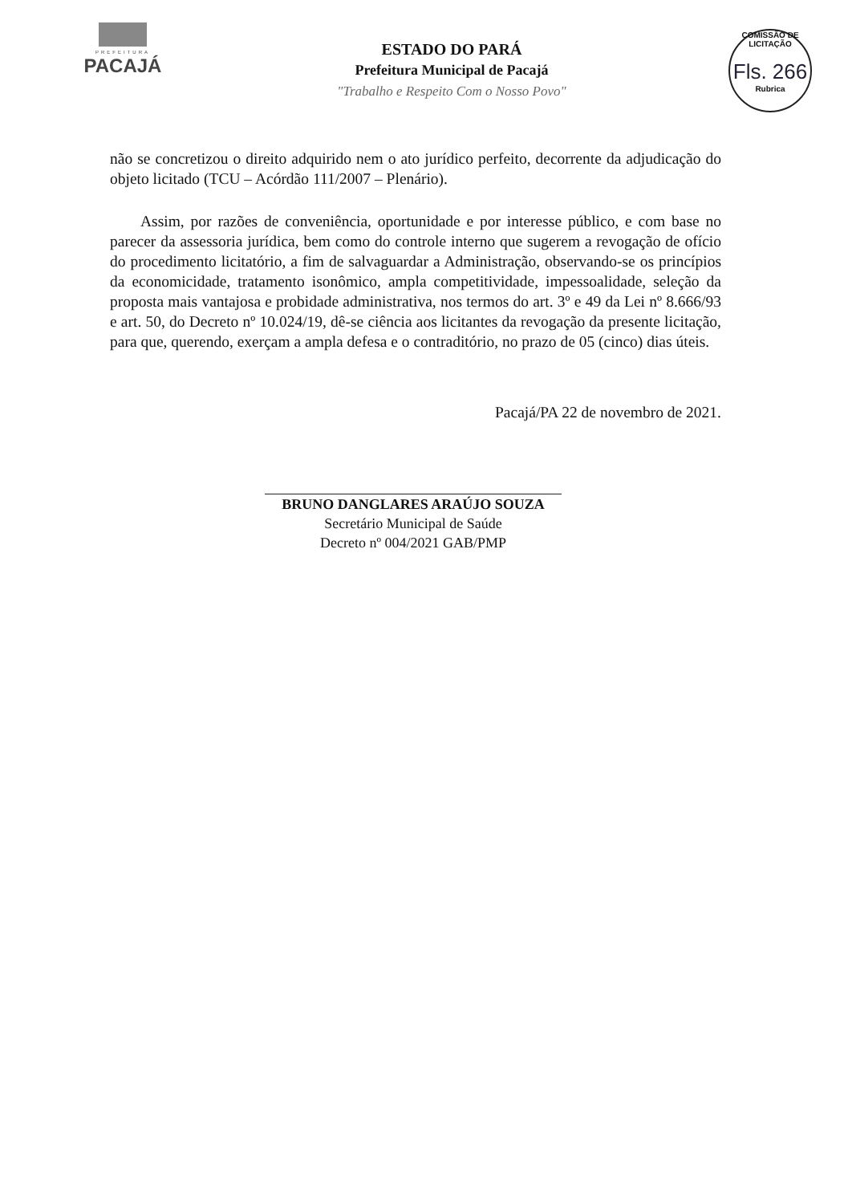PREFEITURA
PACAJÁ
ESTADO DO PARÁ
Prefeitura Municipal de Pacajá
"Trabalho e Respeito Com o Nosso Povo"
COMISSÃO DE LICITAÇÃO
Fls. 266
Rubrica
não se concretizou o direito adquirido nem o ato jurídico perfeito, decorrente da adjudicação do objeto licitado (TCU – Acórdão 111/2007 – Plenário).
Assim, por razões de conveniência, oportunidade e por interesse público, e com base no parecer da assessoria jurídica, bem como do controle interno que sugerem a revogação de ofício do procedimento licitatório, a fim de salvaguardar a Administração, observando-se os princípios da economicidade, tratamento isonômico, ampla competitividade, impessoalidade, seleção da proposta mais vantajosa e probidade administrativa, nos termos do art. 3º e 49 da Lei nº 8.666/93 e art. 50, do Decreto nº 10.024/19, dê-se ciência aos licitantes da revogação da presente licitação, para que, querendo, exerçam a ampla defesa e o contraditório, no prazo de 05 (cinco) dias úteis.
Pacajá/PA 22 de novembro de 2021.
BRUNO DANGLARES ARAÚJO SOUZA
Secretário Municipal de Saúde
Decreto nº 004/2021 GAB/PMP